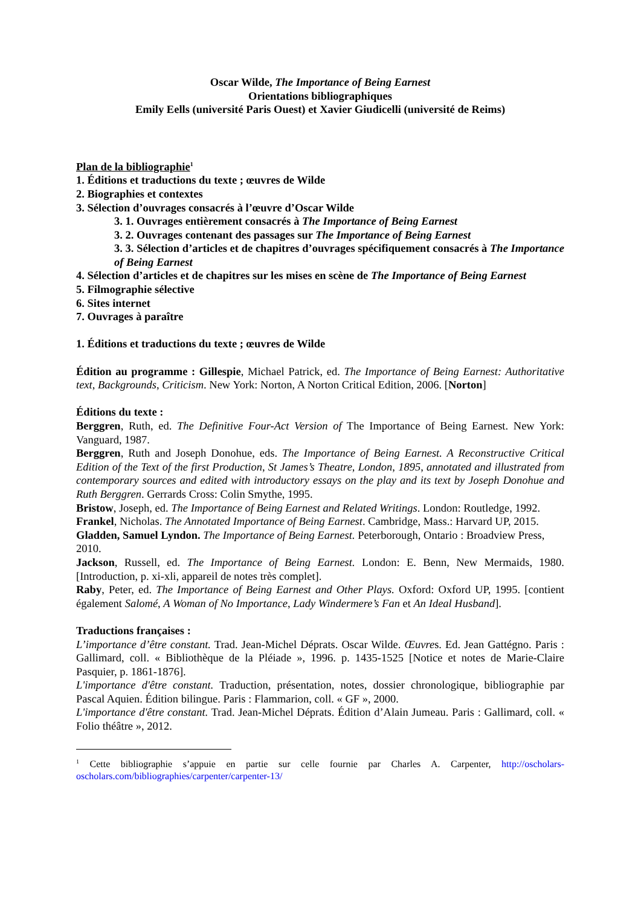Oscar Wilde, The Importance of Being Earnest
Orientations bibliographiques
Emily Eells (université Paris Ouest) et Xavier Giudicelli (université de Reims)
Plan de la bibliographie<sup>1</sup>
1. Éditions et traductions du texte ; œuvres de Wilde
2. Biographies et contextes
3. Sélection d’ouvrages consacrés à l’œuvre d’Oscar Wilde
3. 1. Ouvrages entièrement consacrés à The Importance of Being Earnest
3. 2. Ouvrages contenant des passages sur The Importance of Being Earnest
3. 3. Sélection d’articles et de chapitres d’ouvrages spécifiquement consacrés à The Importance of Being Earnest
4. Sélection d’articles et de chapitres sur les mises en scène de The Importance of Being Earnest
5. Filmographie sélective
6. Sites internet
7. Ouvrages à paraître
1. Éditions et traductions du texte ; œuvres de Wilde
Édition au programme : Gillespie, Michael Patrick, ed. The Importance of Being Earnest: Authoritative text, Backgrounds, Criticism. New York: Norton, A Norton Critical Edition, 2006. [Norton]
Éditions du texte :
Berggren, Ruth, ed. The Definitive Four-Act Version of The Importance of Being Earnest. New York: Vanguard, 1987.
Berggren, Ruth and Joseph Donohue, eds. The Importance of Being Earnest. A Reconstructive Critical Edition of the Text of the first Production, St James’s Theatre, London, 1895, annotated and illustrated from contemporary sources and edited with introductory essays on the play and its text by Joseph Donohue and Ruth Berggren. Gerrards Cross: Colin Smythe, 1995.
Bristow, Joseph, ed. The Importance of Being Earnest and Related Writings. London: Routledge, 1992.
Frankel, Nicholas. The Annotated Importance of Being Earnest. Cambridge, Mass.: Harvard UP, 2015.
Gladden, Samuel Lyndon. The Importance of Being Earnest. Peterborough, Ontario : Broadview Press, 2010.
Jackson, Russell, ed. The Importance of Being Earnest. London: E. Benn, New Mermaids, 1980. [Introduction, p. xi-xli, appareil de notes très complet].
Raby, Peter, ed. The Importance of Being Earnest and Other Plays. Oxford: Oxford UP, 1995. [contient également Salomé, A Woman of No Importance, Lady Windermere’s Fan et An Ideal Husband].
Traductions françaises :
L’importance d’être constant. Trad. Jean-Michel Déprats. Oscar Wilde. Œuvres. Ed. Jean Gattégno. Paris : Gallimard, coll. « Bibliothèque de la Pléiade », 1996. p. 1435-1525 [Notice et notes de Marie-Claire Pasquier, p. 1861-1876].
L'importance d'être constant. Traduction, présentation, notes, dossier chronologique, bibliographie par Pascal Aquien. Édition bilingue. Paris : Flammarion, coll. « GF », 2000.
L'importance d'être constant. Trad. Jean-Michel Déprats. Édition d’Alain Jumeau. Paris : Gallimard, coll. « Folio théâtre », 2012.
<sup>1</sup> Cette bibliographie s’appuie en partie sur celle fournie par Charles A. Carpenter, http://oscholars-oscholars.com/bibliographies/carpenter/carpenter-13/